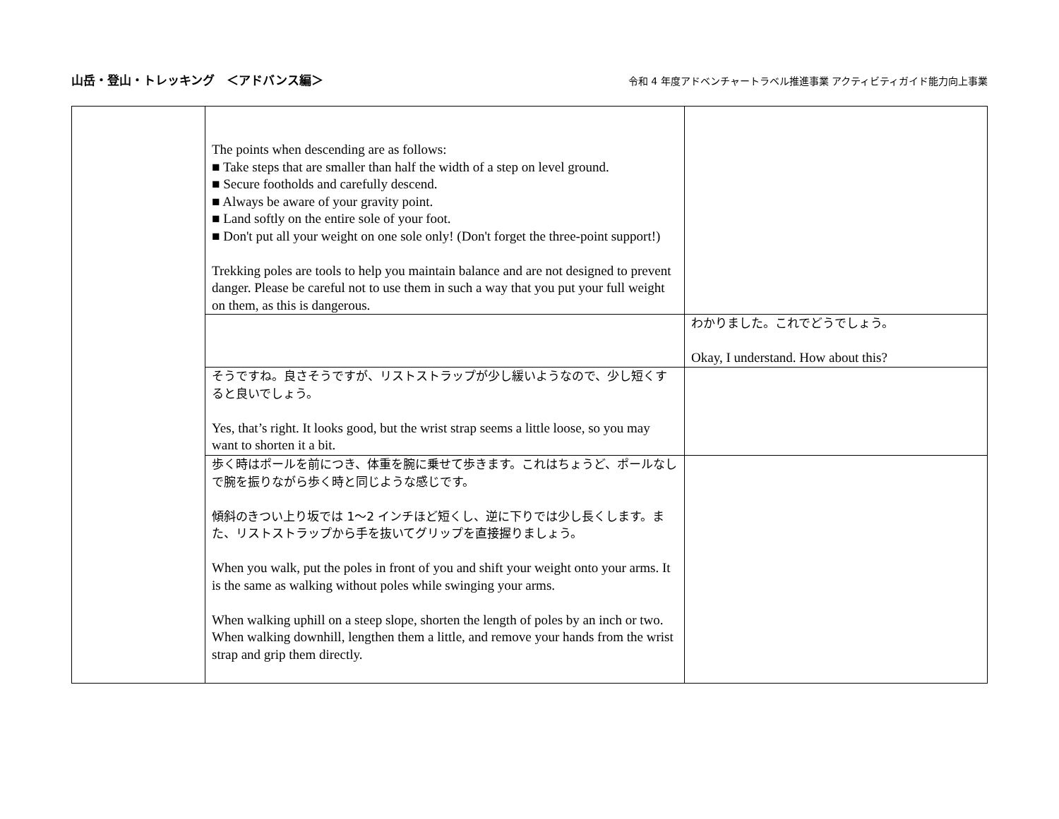山岳・登山・トレッキング　＜アドバンス編＞ 令和 4 年度アドベンチャートラベル推進事業 アクティビティガイド能力向上事業
| | The points when descending are as follows: ■ Take steps that are smaller than half the width of a step on level ground. ■ Secure footholds and carefully descend. ■ Always be aware of your gravity point. ■ Land softly on the entire sole of your foot. ■ Don't put all your weight on one sole only! (Don't forget the three-point support!) Trekking poles are tools to help you maintain balance and are not designed to prevent danger. Please be careful not to use them in such a way that you put your full weight on them, as this is dangerous. | |
| | | わかりました。これでどうでしょう。 Okay, I understand. How about this? |
| | そうですね。良さそうですが、リストストラップが少し緩いようなので、少し短くすると良いでしょう。 Yes, that’s right. It looks good, but the wrist strap seems a little loose, so you may want to shorten it a bit. | |
| | 歩く時はポールを前につき、体重を腕に乗せて歩きます。これはちょうど、ポールなしで腕を振りながら歩く時と同じような感じです。 傾斜のきつい上り坂では 1～2 インチほど短くし、逆に下りでは少し長くします。また、リストストラップから手を抜いてグリップを直接握りましょう。 When you walk, put the poles in front of you and shift your weight onto your arms. It is the same as walking without poles while swinging your arms. When walking uphill on a steep slope, shorten the length of poles by an inch or two. When walking downhill, lengthen them a little, and remove your hands from the wrist strap and grip them directly. | |